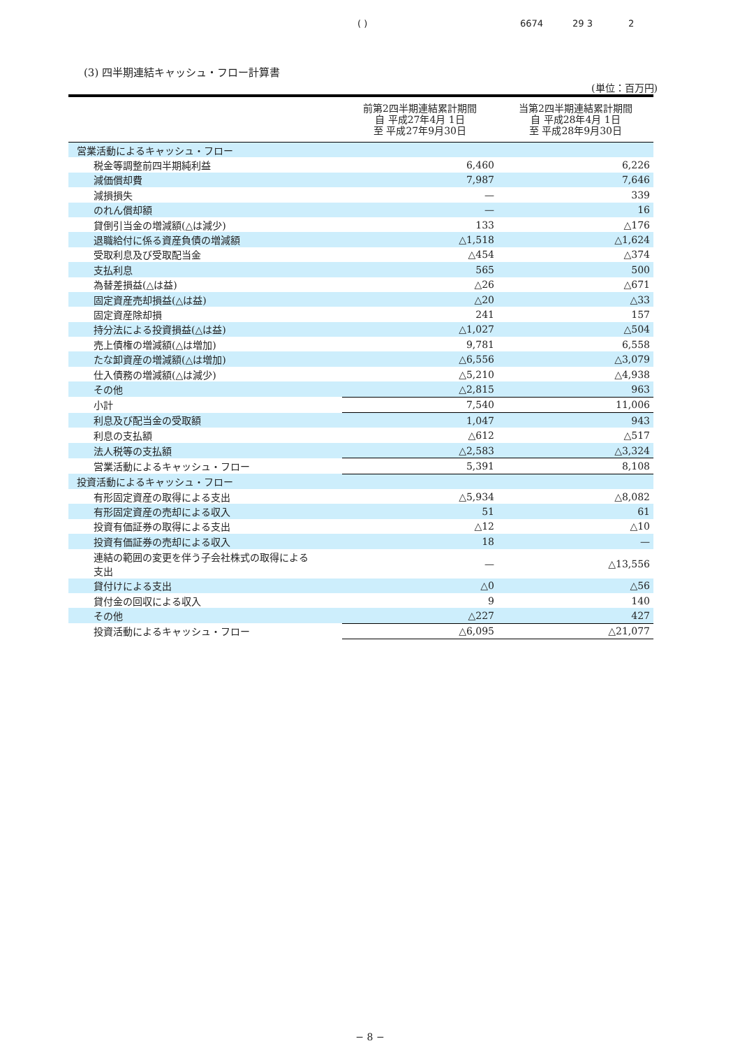( ) 6674 29 3 2
(3) 四半期連結キャッシュ・フロー計算書
(単位：百万円)
| | 前第2四半期連結累計期間 自 平成27年4月 1日 至 平成27年9月30日 | 当第2四半期連結累計期間 自 平成28年4月 1日 至 平成28年9月30日 |
| --- | --- | --- |
| 営業活動によるキャッシュ・フロー | | |
| 税金等調整前四半期純利益 | 6,460 | 6,226 |
| 減価償却費 | 7,987 | 7,646 |
| 減損損失 | — | 339 |
| のれん償却額 | — | 16 |
| 貸倒引当金の増減額(△は減少) | 133 | △176 |
| 退職給付に係る資産負債の増減額 | △1,518 | △1,624 |
| 受取利息及び受取配当金 | △454 | △374 |
| 支払利息 | 565 | 500 |
| 為替差損益(△は益) | △26 | △671 |
| 固定資産売却損益(△は益) | △20 | △33 |
| 固定資産除却損 | 241 | 157 |
| 持分法による投資損益(△は益) | △1,027 | △504 |
| 売上債権の増減額(△は増加) | 9,781 | 6,558 |
| たな卸資産の増減額(△は増加) | △6,556 | △3,079 |
| 仕入債務の増減額(△は減少) | △5,210 | △4,938 |
| その他 | △2,815 | 963 |
| 小計 | 7,540 | 11,006 |
| 利息及び配当金の受取額 | 1,047 | 943 |
| 利息の支払額 | △612 | △517 |
| 法人税等の支払額 | △2,583 | △3,324 |
| 営業活動によるキャッシュ・フロー | 5,391 | 8,108 |
| 投資活動によるキャッシュ・フロー | | |
| 有形固定資産の取得による支出 | △5,934 | △8,082 |
| 有形固定資産の売却による収入 | 51 | 61 |
| 投資有価証券の取得による支出 | △12 | △10 |
| 投資有価証券の売却による収入 | 18 | — |
| 連結の範囲の変更を伴う子会社株式の取得による 支出 | — | △13,556 |
| 貸付けによる支出 | △0 | △56 |
| 貸付金の回収による収入 | 9 | 140 |
| その他 | △227 | 427 |
| 投資活動によるキャッシュ・フロー | △6,095 | △21,077 |
− 8 −